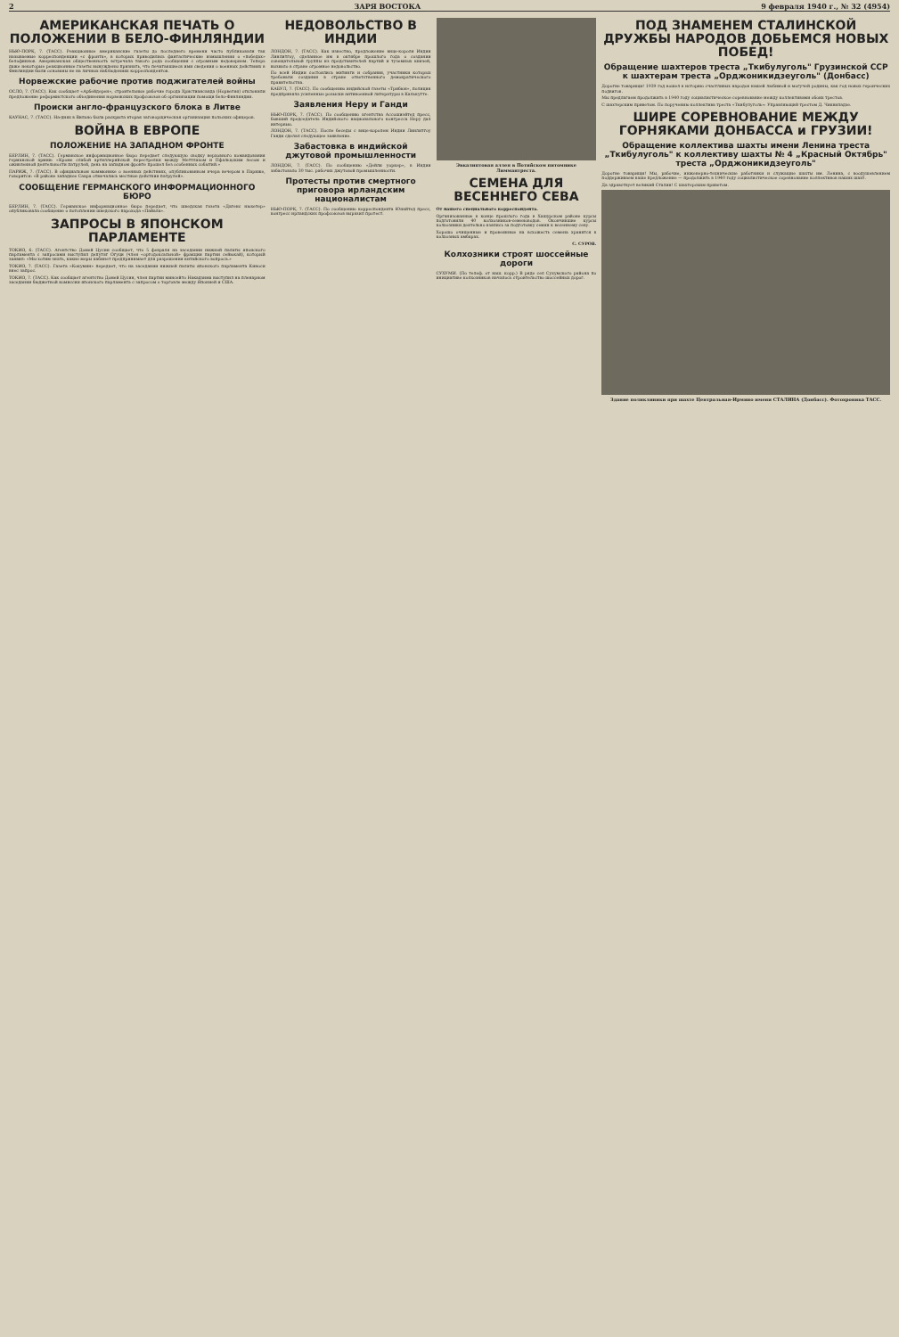2 ЗАРЯ ВОСТОКА 9 февраля 1940 г., № 32 (4954)
АМЕРИКАНСКАЯ ПЕЧАТЬ О ПОЛОЖЕНИИ В БЕЛО-ФИНЛЯНДИИ
НЬЮ-ПОРК, 7. (ТАСС). Реакционные американские газеты до последнего времени часто публиковали так называемые корреспонденции «с фронта», в которых приводились фантастические измышления о «победах» белофиннов. Американская общественность встречала такого рода сообщения с огромным недоверием. Теперь даже некоторые реакционные газеты вынуждены признать, что печатавшиеся ими сведения о военных действиях в Финляндии были основаны не на личных наблюдениях корреспондентов.
Норвежские рабочие против поджигателей войны
ОСЛО, 7. (ТАСС). Как сообщает «Арбейдерен», строительные рабочие города Христиансанда (Норвегия) отклонили предложение реформистского объединения норвежских профсоюзов об организации помощи бело-Финляндии.
Происки англо-французского блока в Литве
КАУНАС, 7. (ТАСС). На-днях в Вильно была раскрыта вторая заговорщическая организация польских офицеров.
ВОЙНА В ЕВРОПЕ
ПОЛОЖЕНИЕ НА ЗАПАДНОМ ФРОНТЕ
БЕРЛИН, 7. (ТАСС). Германское информационное бюро передает следующую сводку верховного командования германской армии: «Кроме слабой артиллерийской перестрелки между Меттлахом и Пфальцским лесом и оживленной деятельности патрулей, день на западном фронте прошел без особенных событий.»
ПАРИЖ, 7. (ТАСС). В официальном коммюнике о военных действиях, опубликованном вчера вечером в Париже, говорится: «В районе западнее Саара отмечались местные действия патрулей».
СООБЩЕНИЕ ГЕРМАНСКОГО ИНФОРМАЦИОННОГО БЮРО
БЕРЛИН, 7. (ТАСС). Германское информационное бюро передает, что шведская газета «Дагенс нюхетер» опубликовала сообщение о потоплении шведского парохода «Пайала».
ЗАПРОСЫ В ЯПОНСКОМ ПАРЛАМЕНТЕ
ТОКИО, 6. (ТАСС). Агентство Домей Цусин сообщает, что 5 февраля на заседании нижней палаты японского парламента с запросами выступил депутат Огуци (член «ортодоксальной» фракции партии сейюкай), который заявил: «Мы хотим знать, какие меры кабинет предпринимает для разрешения китайского вопроса.»
ТОКИО, 7. (ТАСС). Газета «Кокумин» передает, что на заседании нижней палаты японского парламента Киноси внес запрос.
ТОКИО, 7. (ТАСС). Как сообщает агентство Домей Цусин, член партии минсейто Накадзима выступил на пленарном заседании бюджетной комиссии японского парламента с запросом о торговле между Японией и США.
НЕДОВОЛЬСТВО В ИНДИИ
ЛОНДОН, 7. (ТАСС). Как известно, предложение вице-короля Индии Линлитгоу, сделанное им в октябре прошлого года о создании совещательной группы из представителей партий и туземных князей, вызвало в стране огромное недовольство.
По всей Индии состоялись митинги и собрания, участники которых требовали создания в стране ответственного демократического правительства.
КАБУЛ, 7. (ТАСС). По сообщению индийской газеты «Трибюн», полиция предприняла усиленные розыски антивоенной литературы в Калькутте.
Заявления Неру и Ганди
НЬЮ-ПОРК, 7. (ТАСС). По сообщению агентства Ассошиэйтед пресс, бывший председатель Индийского национального конгресса Неру дал интервью.
ЛОНДОН, 7. (ТАСС). После беседы с вице-королем Индии Линлитгоу Ганди сделал следующее заявление.
Забастовка в индийской джутовой промышленности
ЛОНДОН, 7. (ТАСС). По сообщению «Дейли уоркер», в Индии забастовало 30 тыс. рабочих джутовой промышленности.
Протесты против смертного приговора ирландским националистам
НЬЮ-ПОРК, 7. (ТАСС). По сообщению корреспондента Юнайтед пресс, конгресс ирландских профсоюзов выразил протест.
Эвкалиптовая аллея в Потийском питомнике Лиммантреста.
СЕМЕНА ДЛЯ ВЕСЕННЕГО СЕВА
От нашего специального корреспондента.
Организованные в конце прошлого года в Хашурском районе курсы подготовили 40 колхозников-семеноводов. Окончившие курсы колхозники деятельно взялись за подготовку семян к весеннему севу.
Хорошо очищенные и провеянные на всхожесть семена хранятся в колхозных амбарах.
С. СУРОВ.
Колхозники строят шоссейные дороги
СУХУМИ. (По телеф. от наш. корр.) В ряде сел Сухумского района по инициативе колхозников началось строительство шоссейных дорог.
ПОД ЗНАМЕНЕМ СТАЛИНСКОЙ ДРУЖБЫ НАРОДОВ ДОБЬЕМСЯ НОВЫХ ПОБЕД!
Обращение шахтеров треста „Ткибулуголь" Грузинской ССР к шахтерам треста „Орджоникидзеуголь" (Донбасс)
Дорогие товарищи! 1939 год вошел в историю счастливых народов нашей любимой и могучей родины, как год новых героических подвигов.
Мы предлагаем продолжить в 1940 году социалистическое соревнование между коллективами обоих трестов.
С шахтерским приветом. По поручению коллектива треста «Ткибулуголь»: Управляющий трестом Д. Чиквиладзе.
ШИРЕ СОРЕВНОВАНИЕ МЕЖДУ ГОРНЯКАМИ ДОНБАССА и ГРУЗИИ!
Обращение коллектива шахты имени Ленина треста „Ткибулуголь" к коллективу шахты № 4 „Красный Октябрь" треста „Орджоникидзеуголь"
Дорогие товарищи! Мы, рабочие, инженерно-технические работники и служащие шахты им. Ленина, с воодушевлением поддерживаем ваше предложение — продолжить в 1940 году социалистическое соревнование коллективов наших шахт.
Да здравствует великий Сталин! С шахтерским приветом.
Здание поликлиники при шахте Центральная-Ирмино имени СТАЛИНА (Донбасс). Фотохроника ТАСС.